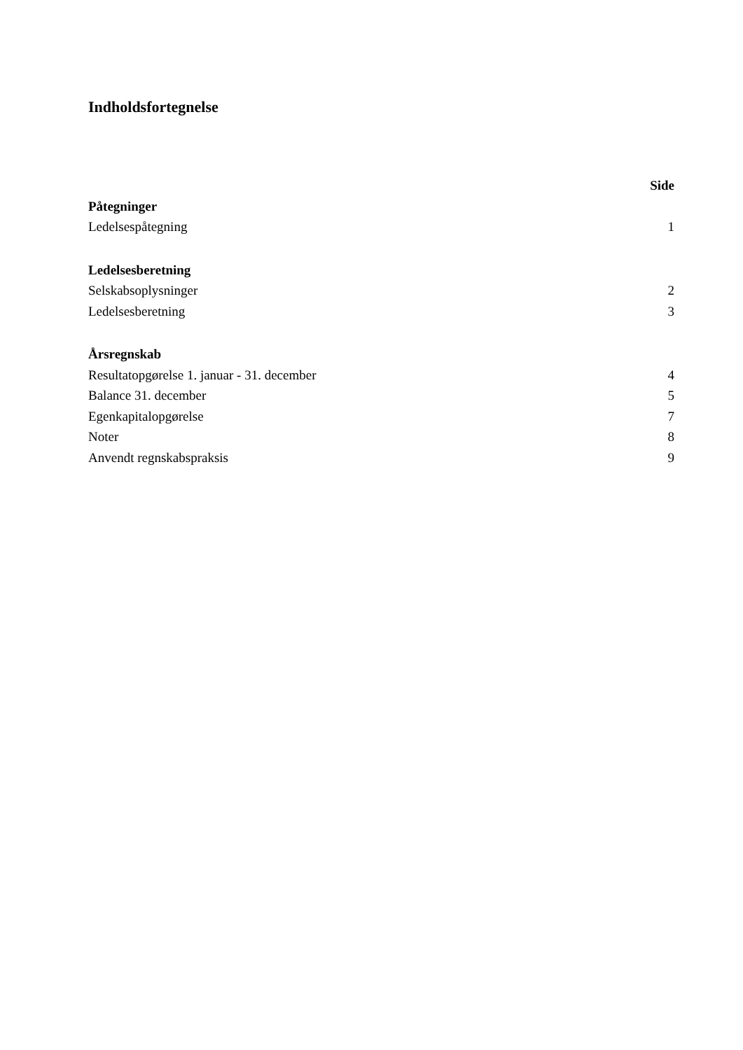Indholdsfortegnelse
Side
Påtegninger
Ledelsespåtegning 1
Ledelsesberetning
Selskabsoplysninger 2
Ledelsesberetning 3
Årsregnskab
Resultatopgørelse 1. januar - 31. december 4
Balance 31. december 5
Egenkapitalopgørelse 7
Noter 8
Anvendt regnskabspraksis 9